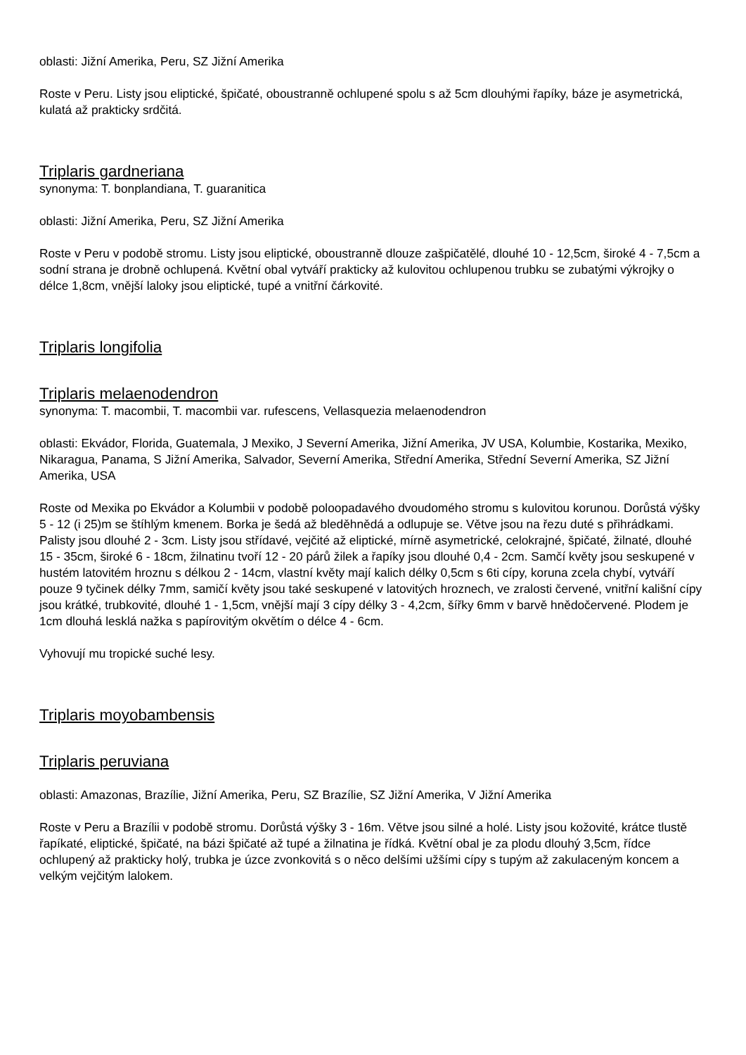oblasti: Jižní Amerika, Peru, SZ Jižní Amerika
Roste v Peru. Listy jsou eliptické, špičaté, oboustranně ochlupené spolu s až 5cm dlouhými řapíky, báze je asymetrická, kulatá až prakticky srdčitá.
Triplaris gardneriana
synonyma: T. bonplandiana, T. guaranitica
oblasti: Jižní Amerika, Peru, SZ Jižní Amerika
Roste v Peru v podobě stromu. Listy jsou eliptické, oboustranně dlouze zašpičatělé, dlouhé 10 - 12,5cm, široké 4 - 7,5cm a sodní strana je drobně ochlupená. Květní obal vytváří prakticky až kulovitou ochlupenou trubku se zubatými výkrojky o délce 1,8cm, vnější laloky jsou eliptické, tupé a vnitřní čárkovité.
Triplaris longifolia
Triplaris melaenodendron
synonyma: T. macombii, T. macombii var. rufescens, Vellasquezia melaenodendron
oblasti: Ekvádor, Florida, Guatemala, J Mexiko, J Severní Amerika, Jižní Amerika, JV USA, Kolumbie, Kostarika, Mexiko, Nikaragua, Panama, S Jižní Amerika, Salvador, Severní Amerika, Střední Amerika, Střední Severní Amerika, SZ Jižní Amerika, USA
Roste od Mexika po Ekvádor a Kolumbii v podobě poloopadavého dvoudomého stromu s kulovitou korunou. Dorůstá výšky 5 - 12 (i 25)m se štíhlým kmenem. Borka je šedá až bleděhnědá a odlupuje se. Větve jsou na řezu duté s přihrádkami. Palisty jsou dlouhé 2 - 3cm. Listy jsou střídavé, vejčité až eliptické, mírně asymetrické, celokrajné, špičaté, žilnaté, dlouhé 15 - 35cm, široké 6 - 18cm, žilnatinu tvoří 12 - 20 párů žilek a řapíky jsou dlouhé 0,4 - 2cm. Samčí květy jsou seskupené v hustém latovitém hroznu s délkou 2 - 14cm, vlastní květy mají kalich délky 0,5cm s 6ti cípy, koruna zcela chybí, vytváří pouze 9 tyčinek délky 7mm, samičí květy jsou také seskupené v latovitých hroznech, ve zralosti červené, vnitřní kališní cípy jsou krátké, trubkovité, dlouhé 1 - 1,5cm, vnější mají 3 cípy délky 3 - 4,2cm, šířky 6mm v barvě hnědočervené. Plodem je 1cm dlouhá lesklá nažka s papírovitým okvětím o délce 4 - 6cm.
Vyhovují mu tropické suché lesy.
Triplaris moyobambensis
Triplaris peruviana
oblasti: Amazonas, Brazílie, Jižní Amerika, Peru, SZ Brazílie, SZ Jižní Amerika, V Jižní Amerika
Roste v Peru a Brazílii v podobě stromu. Dorůstá výšky 3 - 16m. Větve jsou silné a holé. Listy jsou kožovité, krátce tlustě řapíkaté, eliptické, špičaté, na bázi špičaté až tupé a žilnatina je řídká. Květní obal je za plodu dlouhý 3,5cm, řídce ochlupený až prakticky holý, trubka je úzce zvonkovitá s o něco delšími užšími cípy s tupým až zakulaceným koncem a velkým vejčitým lalokem.